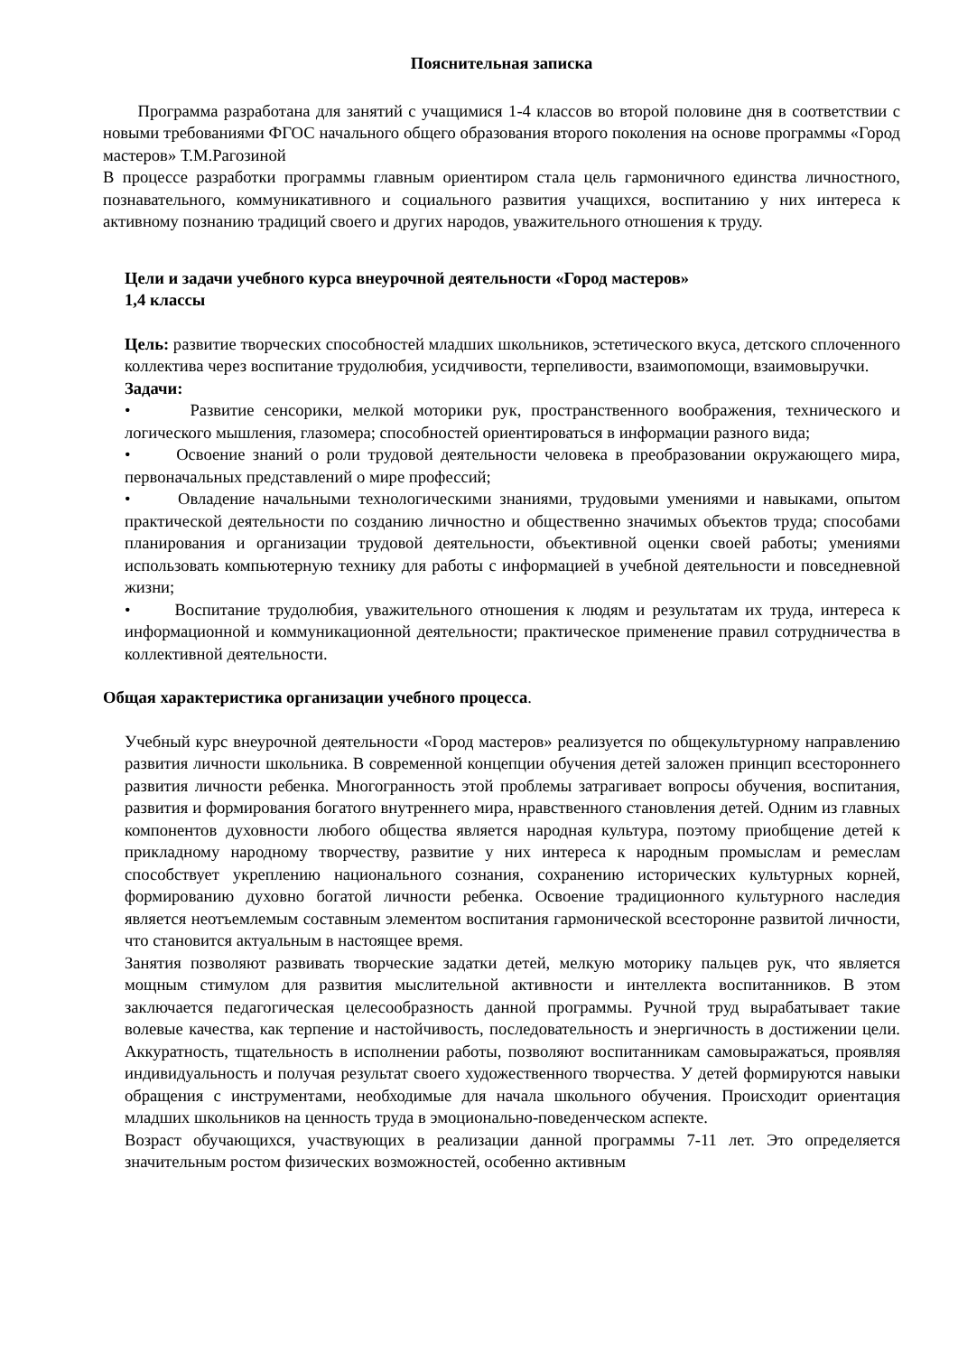Пояснительная записка
Программа разработана для занятий с учащимися 1-4 классов во второй половине дня в соответствии с новыми требованиями ФГОС начального общего образования второго поколения на основе программы «Город мастеров» Т.М.Рагозиной
В процессе разработки программы главным ориентиром стала цель гармоничного единства личностного, познавательного, коммуникативного и социального развития учащихся, воспитанию у них интереса к активному познанию традиций своего и других народов, уважительного отношения к труду.
Цели и задачи учебного курса внеурочной деятельности «Город мастеров»
1,4 классы
Цель: развитие творческих способностей младших школьников, эстетического вкуса, детского сплоченного коллектива через воспитание трудолюбия, усидчивости, терпеливости, взаимопомощи, взаимовыручки.
Задачи:
• Развитие сенсорики, мелкой моторики рук, пространственного воображения, технического и логического мышления, глазомера; способностей ориентироваться в информации разного вида;
• Освоение знаний о роли трудовой деятельности человека в преобразовании окружающего мира, первоначальных представлений о мире профессий;
• Овладение начальными технологическими знаниями, трудовыми умениями и навыками, опытом практической деятельности по созданию личностно и общественно значимых объектов труда; способами планирования и организации трудовой деятельности, объективной оценки своей работы; умениями использовать компьютерную технику для работы с информацией в учебной деятельности и повседневной жизни;
• Воспитание трудолюбия, уважительного отношения к людям и результатам их труда, интереса к информационной и коммуникационной деятельности; практическое применение правил сотрудничества в коллективной деятельности.
Общая характеристика организации учебного процесса.
Учебный курс внеурочной деятельности «Город мастеров» реализуется по общекультурному направлению развития личности школьника. В современной концепции обучения детей заложен принцип всестороннего развития личности ребенка. Многогранность этой проблемы затрагивает вопросы обучения, воспитания, развития и формирования богатого внутреннего мира, нравственного становления детей. Одним из главных компонентов духовности любого общества является народная культура, поэтому приобщение детей к прикладному народному творчеству, развитие у них интереса к народным промыслам и ремеслам способствует укреплению национального сознания, сохранению исторических культурных корней, формированию духовно богатой личности ребенка. Освоение традиционного культурного наследия является неотъемлемым составным элементом воспитания гармонической всесторонне развитой личности, что становится актуальным в настоящее время.
Занятия позволяют развивать творческие задатки детей, мелкую моторику пальцев рук, что является мощным стимулом для развития мыслительной активности и интеллекта воспитанников. В этом заключается педагогическая целесообразность данной программы. Ручной труд вырабатывает такие волевые качества, как терпение и настойчивость, последовательность и энергичность в достижении цели. Аккуратность, тщательность в исполнении работы, позволяют воспитанникам самовыражаться, проявляя индивидуальность и получая результат своего художественного творчества. У детей формируются навыки обращения с инструментами, необходимые для начала школьного обучения. Происходит ориентация младших школьников на ценность труда в эмоционально-поведенческом аспекте.
Возраст обучающихся, участвующих в реализации данной программы 7-11 лет. Это определяется значительным ростом физических возможностей, особенно активным